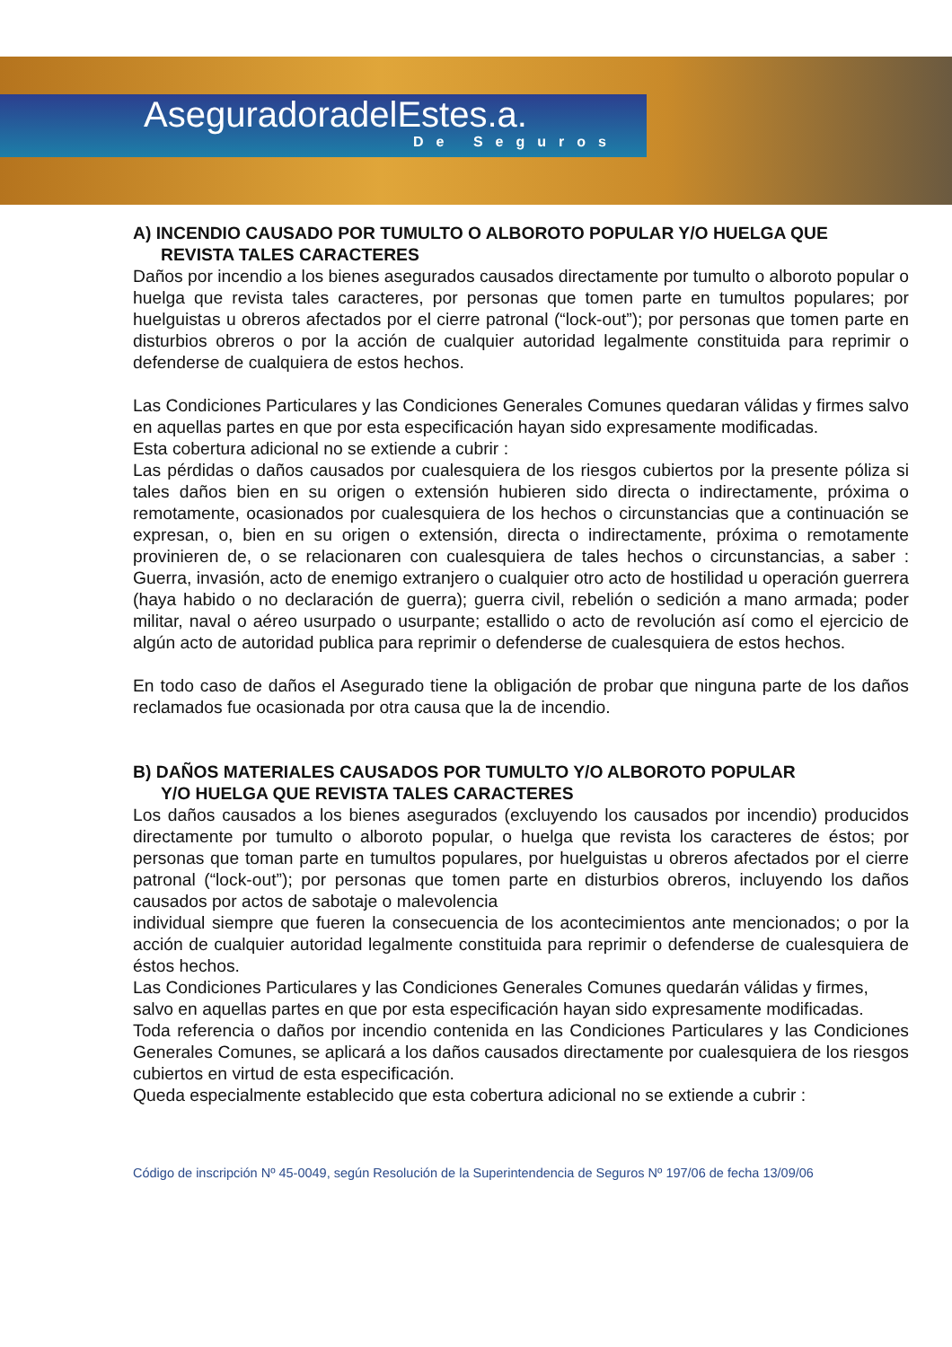AseguradoradelEstes.a.
De Seguros
A) INCENDIO CAUSADO POR TUMULTO O ALBOROTO POPULAR Y/O HUELGA QUE
REVISTA TALES CARACTERES
Daños por incendio a los bienes asegurados causados directamente por tumulto o alboroto popular o huelga que revista tales caracteres, por personas que tomen parte en tumultos populares; por huelguistas u obreros afectados por el cierre patronal (“lock-out”); por personas que tomen parte en disturbios obreros o por la acción de cualquier autoridad legalmente constituida para reprimir o defenderse de cualquiera de estos hechos.
Las Condiciones Particulares y las Condiciones Generales Comunes quedaran válidas y firmes salvo en aquellas partes en que por esta especificación hayan sido expresamente modificadas.
Esta cobertura adicional no se extiende a cubrir :
Las pérdidas o daños causados por cualesquiera de los riesgos cubiertos por la presente póliza si tales daños bien en su origen o extensión hubieren sido directa o indirectamente, próxima o remotamente, ocasionados por cualesquiera de los hechos o circunstancias que a continuación se expresan, o, bien en su origen o extensión, directa o indirectamente, próxima o remotamente provinieren de, o se relacionaren con cualesquiera de tales hechos o circunstancias, a saber : Guerra, invasión, acto de enemigo extranjero o cualquier otro acto de hostilidad u operación guerrera (haya habido o no declaración de guerra); guerra civil, rebelión o sedición a mano armada; poder militar, naval o aéreo usurpado o usurpante; estallido o acto de revolución así como el ejercicio de algún acto de autoridad publica para reprimir o defenderse de cualesquiera de estos hechos.
En todo caso de daños el Asegurado tiene la obligación de probar que ninguna parte de los daños reclamados fue ocasionada por otra causa que la de incendio.
B) DAÑOS MATERIALES CAUSADOS POR TUMULTO Y/O ALBOROTO POPULAR
Y/O HUELGA QUE REVISTA TALES CARACTERES
Los daños causados a los bienes asegurados (excluyendo los causados por incendio) producidos directamente por tumulto o alboroto popular, o huelga que revista los caracteres de éstos; por personas que toman parte en tumultos populares, por huelguistas u obreros afectados por el cierre patronal (“lock-out”); por personas que tomen parte en disturbios obreros, incluyendo los daños causados por actos de sabotaje o malevolencia
individual siempre que fueren la consecuencia de los acontecimientos ante mencionados; o por la acción de cualquier autoridad legalmente constituida para reprimir o defenderse de cualesquiera de éstos hechos.
Las Condiciones Particulares y las Condiciones Generales Comunes quedarán válidas y firmes, salvo en aquellas partes en que por esta especificación hayan sido expresamente modificadas.
Toda referencia o daños por incendio contenida en las Condiciones Particulares y las Condiciones Generales Comunes, se aplicará a los daños causados directamente por cualesquiera de los riesgos cubiertos en virtud de esta especificación.
Queda especialmente establecido que esta cobertura adicional no se extiende a cubrir :
Código de inscripción Nº 45-0049, según Resolución de la Superintendencia de Seguros Nº 197/06 de fecha 13/09/06